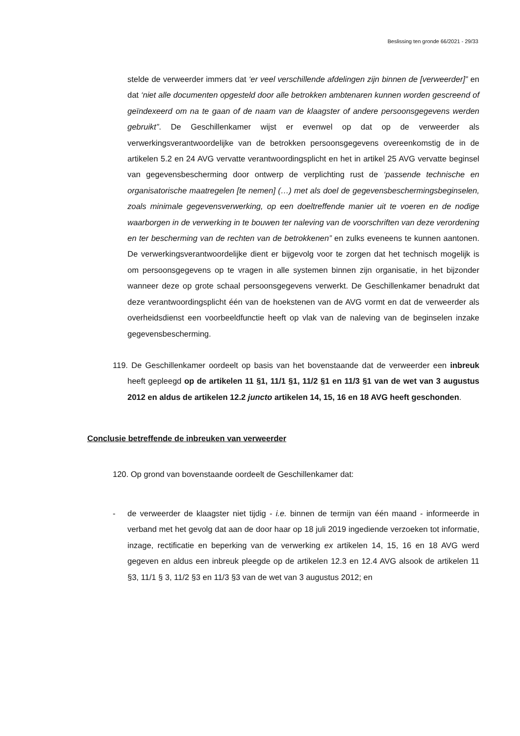Beslissing ten gronde 66/2021 - 29/33
stelde de verweerder immers dat ‘er veel verschillende afdelingen zijn binnen de [verweerder]” en dat ‘niet alle documenten opgesteld door alle betrokken ambtenaren kunnen worden gescreend of geïndexeerd om na te gaan of de naam van de klaagster of andere persoonsgegevens werden gebruikt”. De Geschillenkamer wijst er evenwel op dat op de verweerder als verwerkingsverantwoordelijke van de betrokken persoonsgegevens overeenkomstig de in de artikelen 5.2 en 24 AVG vervatte verantwoordingsplicht en het in artikel 25 AVG vervatte beginsel van gegevensbescherming door ontwerp de verplichting rust de ‘passende technische en organisatorische maatregelen [te nemen] (…) met als doel de gegevensbeschermingsbeginselen, zoals minimale gegevensverwerking, op een doeltreffende manier uit te voeren en de nodige waarborgen in de verwerking in te bouwen ter naleving van de voorschriften van deze verordening en ter bescherming van de rechten van de betrokkenen” en zulks eveneens te kunnen aantonen. De verwerkingsverantwoordelijke dient er bijgevolg voor te zorgen dat het technisch mogelijk is om persoonsgegevens op te vragen in alle systemen binnen zijn organisatie, in het bijzonder wanneer deze op grote schaal persoonsgegevens verwerkt. De Geschillenkamer benadrukt dat deze verantwoordingsplicht één van de hoekstenen van de AVG vormt en dat de verweerder als overheidsdienst een voorbeeldfunctie heeft op vlak van de naleving van de beginselen inzake gegevensbescherming.
119. De Geschillenkamer oordeelt op basis van het bovenstaande dat de verweerder een inbreuk heeft gepleegd op de artikelen 11 §1, 11/1 §1, 11/2 §1 en 11/3 §1 van de wet van 3 augustus 2012 en aldus de artikelen 12.2 juncto artikelen 14, 15, 16 en 18 AVG heeft geschonden.
Conclusie betreffende de inbreuken van verweerder
120. Op grond van bovenstaande oordeelt de Geschillenkamer dat:
- de verweerder de klaagster niet tijdig - i.e. binnen de termijn van één maand - informeerde in verband met het gevolg dat aan de door haar op 18 juli 2019 ingediende verzoeken tot informatie, inzage, rectificatie en beperking van de verwerking ex artikelen 14, 15, 16 en 18 AVG werd gegeven en aldus een inbreuk pleegde op de artikelen 12.3 en 12.4 AVG alsook de artikelen 11 §3, 11/1 § 3, 11/2 §3 en 11/3 §3 van de wet van 3 augustus 2012; en